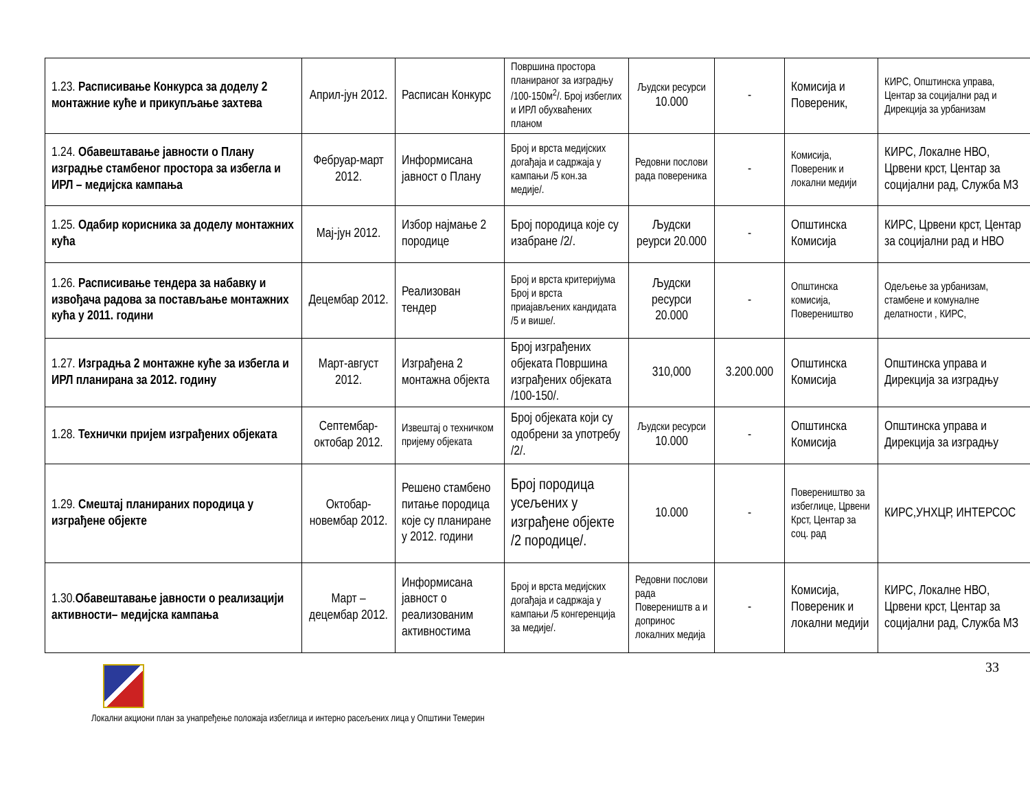| 1.23. Расписивање Конкурса за доделу 2 монтажние куће и прикупљање захтева | Април-јун 2012. | Расписан Конкурс | Површина простора планираног за изградњу /100-150м<sup>2</sup>/. Број избеглих и ИРЛ обухваћених планом | Људски ресурси 10.000 | - | Комисија и Повереник, | КИРС, Општинска управа, Центар за социјални рад и Дирекција за урбанизам |
| 1.24. Обавештавање јавности о Плану изградње стамбеног простора за избегла и ИРЛ – медијска кампања | Фебруар-март 2012. | Информисана јавност о Плану | Број и врста медијских догађаја и садржаја у кампањи /5 кон.за медије/. | Редовни послови рада повереника | - | Комисија, Повереник и локални медији | КИРС, Локалне НВО, Црвени крст, Центар за социјални рад, Служба МЗ |
| 1.25. Одабир корисника за доделу монтажних кућа | Мај-јун 2012. | Избор најмање 2 породице | Број породица које су изабране /2/. | Људски реурси 20.000 | - | Општинска Комисија | КИРС, Црвени крст, Центар за социјални рад и НВО |
| 1.26. Расписивање тендера за набавку и извођача радова за постављање монтажних кућа у 2011. години | Децембар 2012. | Реализован тендер | Број и врста критеријума Број и врста приајављених кандидата /5 и више/. | Људски ресурси 20.000 | - | Општинска комисија, Повереништво | Одељење за урбанизам, стамбене и комуналне делатности , КИРС, |
| 1.27. Изградња 2 монтажне куће за избегла и ИРЛ планирана за 2012. годину | Март-август 2012. | Изграђена 2 монтажна објекта | Број изграђених објеката Површина изграђених објеката /100-150/. | 310,000 | 3.200.000 | Општинска Комисија | Општинска управа и Дирекција за изградњу |
| 1.28. Технички пријем изграђених објеката | Септембар-октобар 2012. | Извештај о техничком пријему објеката | Број објеката који су одобрени за употребу /2/. | Људски ресурси 10.000 | - | Општинска Комисија | Општинска управа и Дирекција за изградњу |
| 1.29. Смештај планираних породица у изграђене објекте | Октобар-новембар 2012. | Решено стамбено питање породица које су планиране у 2012. години | Број породица усељених у изграђене објекте /2 породице/. | 10.000 | - | Повереништво за избеглице, Црвени Крст, Центар за соц. рад | КИРС,УНХЦР, ИНТЕРСОС |
| 1.30. Обавештавање јавности о реализацији активности– медијска кампања | Март – децембар 2012. | Информисана јавност о реализованим активностима | Број и врста медијских догађаја и садржаја у кампањи /5 конгеренција за медије/. | Редовни послови рада Повереништв а и допринос локалних медија | - | Комисија, Повереник и локални медији | КИРС, Локалне НВО, Црвени крст, Центар за социјални рад, Служба МЗ |
33
Локални акциони план за унапређење положаја избеглица и интерно расељених лица у Општини Темерин